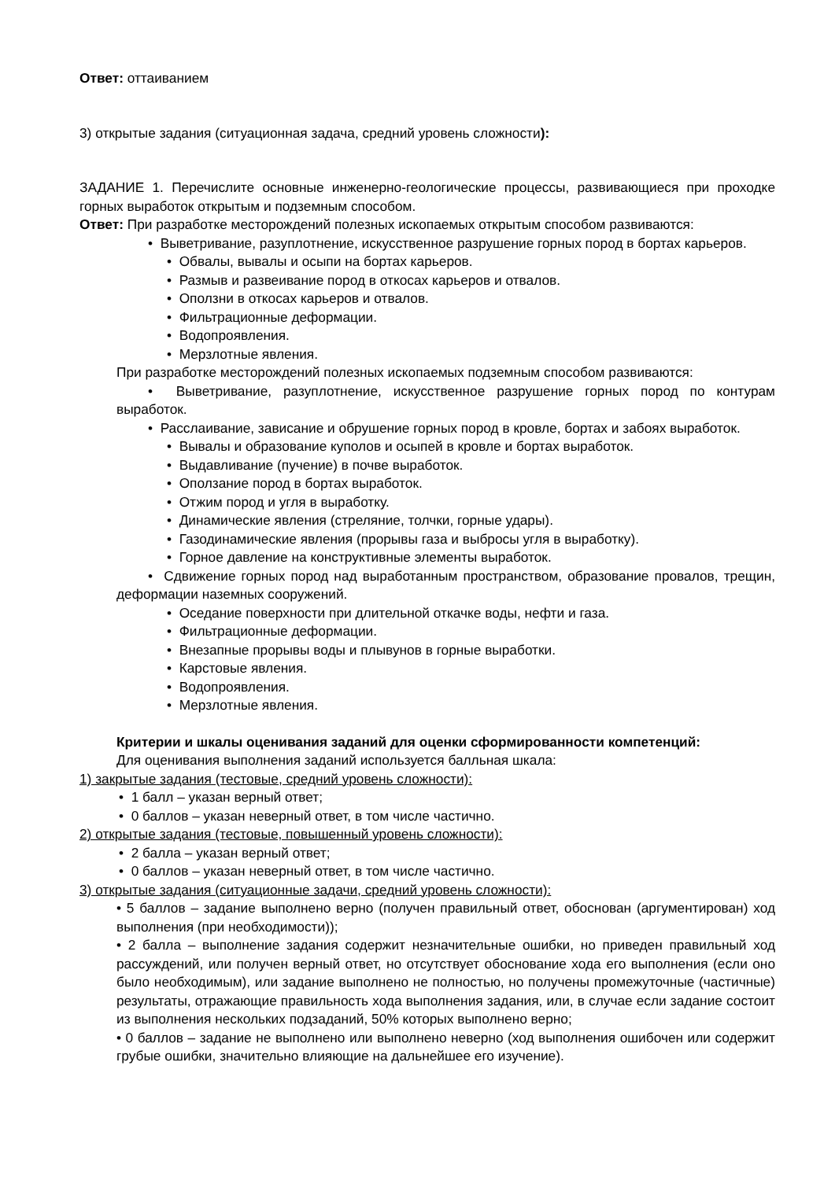Ответ: оттаиванием
3) открытые задания (ситуационная задача, средний уровень сложности):
ЗАДАНИЕ 1. Перечислите основные инженерно-геологические процессы, развивающиеся при проходке горных выработок открытым и подземным способом.
Ответ: При разработке месторождений полезных ископаемых открытым способом развиваются:
• Выветривание, разуплотнение, искусственное разрушение горных пород в бортах карьеров.
• Обвалы, вывалы и осыпи на бортах карьеров.
• Размыв и развеивание пород в откосах карьеров и отвалов.
• Оползни в откосах карьеров и отвалов.
• Фильтрационные деформации.
• Водопроявления.
• Мерзлотные явления.
При разработке месторождений полезных ископаемых подземным способом развиваются:
• Выветривание, разуплотнение, искусственное разрушение горных пород по контурам выработок.
• Расслаивание, зависание и обрушение горных пород в кровле, бортах и забоях выработок.
• Вывалы и образование куполов и осыпей в кровле и бортах выработок.
• Выдавливание (пучение) в почве выработок.
• Оползание пород в бортах выработок.
• Отжим пород и угля в выработку.
• Динамические явления (стреляние, толчки, горные удары).
• Газодинамические явления (прорывы газа и выбросы угля в выработку).
• Горное давление на конструктивные элементы выработок.
• Сдвижение горных пород над выработанным пространством, образование провалов, трещин, деформации наземных сооружений.
• Оседание поверхности при длительной откачке воды, нефти и газа.
• Фильтрационные деформации.
• Внезапные прорывы воды и плывунов в горные выработки.
• Карстовые явления.
• Водопроявления.
• Мерзлотные явления.
Критерии и шкалы оценивания заданий для оценки сформированности компетенций:
Для оценивания выполнения заданий используется балльная шкала:
1) закрытые задания (тестовые, средний уровень сложности):
• 1 балл – указан верный ответ;
• 0 баллов – указан неверный ответ, в том числе частично.
2) открытые задания (тестовые, повышенный уровень сложности):
• 2 балла – указан верный ответ;
• 0 баллов – указан неверный ответ, в том числе частично.
3) открытые задания (ситуационные задачи, средний уровень сложности):
• 5 баллов – задание выполнено верно (получен правильный ответ, обоснован (аргументирован) ход выполнения (при необходимости));
• 2 балла – выполнение задания содержит незначительные ошибки, но приведен правильный ход рассуждений, или получен верный ответ, но отсутствует обоснование хода его выполнения (если оно было необходимым), или задание выполнено не полностью, но получены промежуточные (частичные) результаты, отражающие правильность хода выполнения задания, или, в случае если задание состоит из выполнения нескольких подзаданий, 50% которых выполнено верно;
• 0 баллов – задание не выполнено или выполнено неверно (ход выполнения ошибочен или содержит грубые ошибки, значительно влияющие на дальнейшее его изучение).